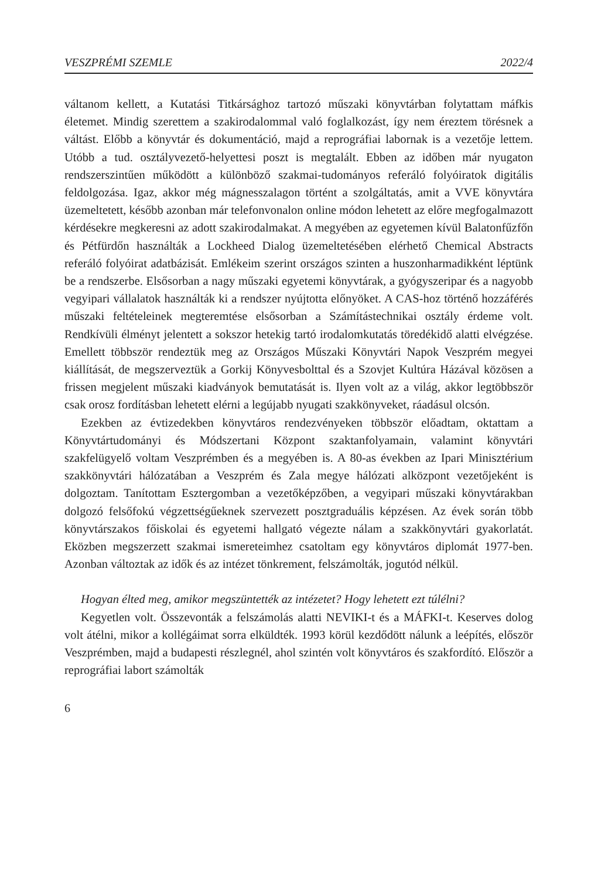VESZPRÉMI SZEMLE 2022/4
váltanom kellett, a Kutatási Titkársághoz tartozó műszaki könyvtárban folytattam máfkis életemet. Mindig szerettem a szakirodalommal való foglalkozást, így nem éreztem törésnek a váltást. Előbb a könyvtár és dokumentáció, majd a reprográfiai labornak is a vezetője lettem. Utóbb a tud. osztályvezető-helyettesi poszt is megtalált. Ebben az időben már nyugaton rendszerszintűen működött a különböző szakmai-tudományos referáló folyóiratok digitális feldolgozása. Igaz, akkor még mágnesszalagon történt a szolgáltatás, amit a VVE könyvtára üzemeltetett, később azonban már telefonvonalon online módon lehetett az előre megfogalmazott kérdésekre megkeresni az adott szakirodalmakat. A megyében az egyetemen kívül Balatonfűzfőn és Pétfürdőn használták a Lockheed Dialog üzemeltetésében elérhető Chemical Abstracts referáló folyóirat adatbázisát. Emlékeim szerint országos szinten a huszonharmadikként léptünk be a rendszerbe. Elsősorban a nagy műszaki egyetemi könyvtárak, a gyógyszeripar és a nagyobb vegyipari vállalatok használták ki a rendszer nyújtotta előnyöket. A CAS-hoz történő hozzáférés műszaki feltételeinek megteremtése elsősorban a Számítástechnikai osztály érdeme volt. Rendkívüli élményt jelentett a sokszor hetekig tartó irodalomkutatás töredékidő alatti elvégzése. Emellett többször rendeztük meg az Országos Műszaki Könyvtári Napok Veszprém megyei kiállítását, de megszerveztük a Gorkij Könyvesbolttal és a Szovjet Kultúra Házával közösen a frissen megjelent műszaki kiadványok bemutatását is. Ilyen volt az a világ, akkor legtöbbször csak orosz fordításban lehetett elérni a legújabb nyugati szakkönyveket, ráadásul olcsón.
Ezekben az évtizedekben könyvtáros rendezvényeken többször előadtam, oktattam a Könyvtártudományi és Módszertani Központ szaktanfolyamain, valamint könyvtári szakfelügyelő voltam Veszprémben és a megyében is. A 80-as években az Ipari Minisztérium szakkönyvtári hálózatában a Veszprém és Zala megye hálózati alközpont vezetőjeként is dolgoztam. Tanítottam Esztergomban a vezetőképzőben, a vegyipari műszaki könyvtárakban dolgozó felsőfokú végzettségűeknek szervezett posztgraduális képzésen. Az évek során több könyvtárszakos főiskolai és egyetemi hallgató végezte nálam a szakkönyvtári gyakorlatát. Eközben megszerzett szakmai ismereteimhez csatoltam egy könyvtáros diplomát 1977-ben. Azonban változtak az idők és az intézet tönkrement, felszámolták, jogutód nélkül.
Hogyan élted meg, amikor megszüntették az intézetet? Hogy lehetett ezt túlélni?
Kegyetlen volt. Összevonták a felszámolás alatti NEVIKI-t és a MÁFKI-t. Keserves dolog volt átélni, mikor a kollégáimat sorra elküldték. 1993 körül kezdődött nálunk a leépítés, először Veszprémben, majd a budapesti részlegnél, ahol szintén volt könyvtáros és szakfordító. Először a reprográfiai labort számolták
6